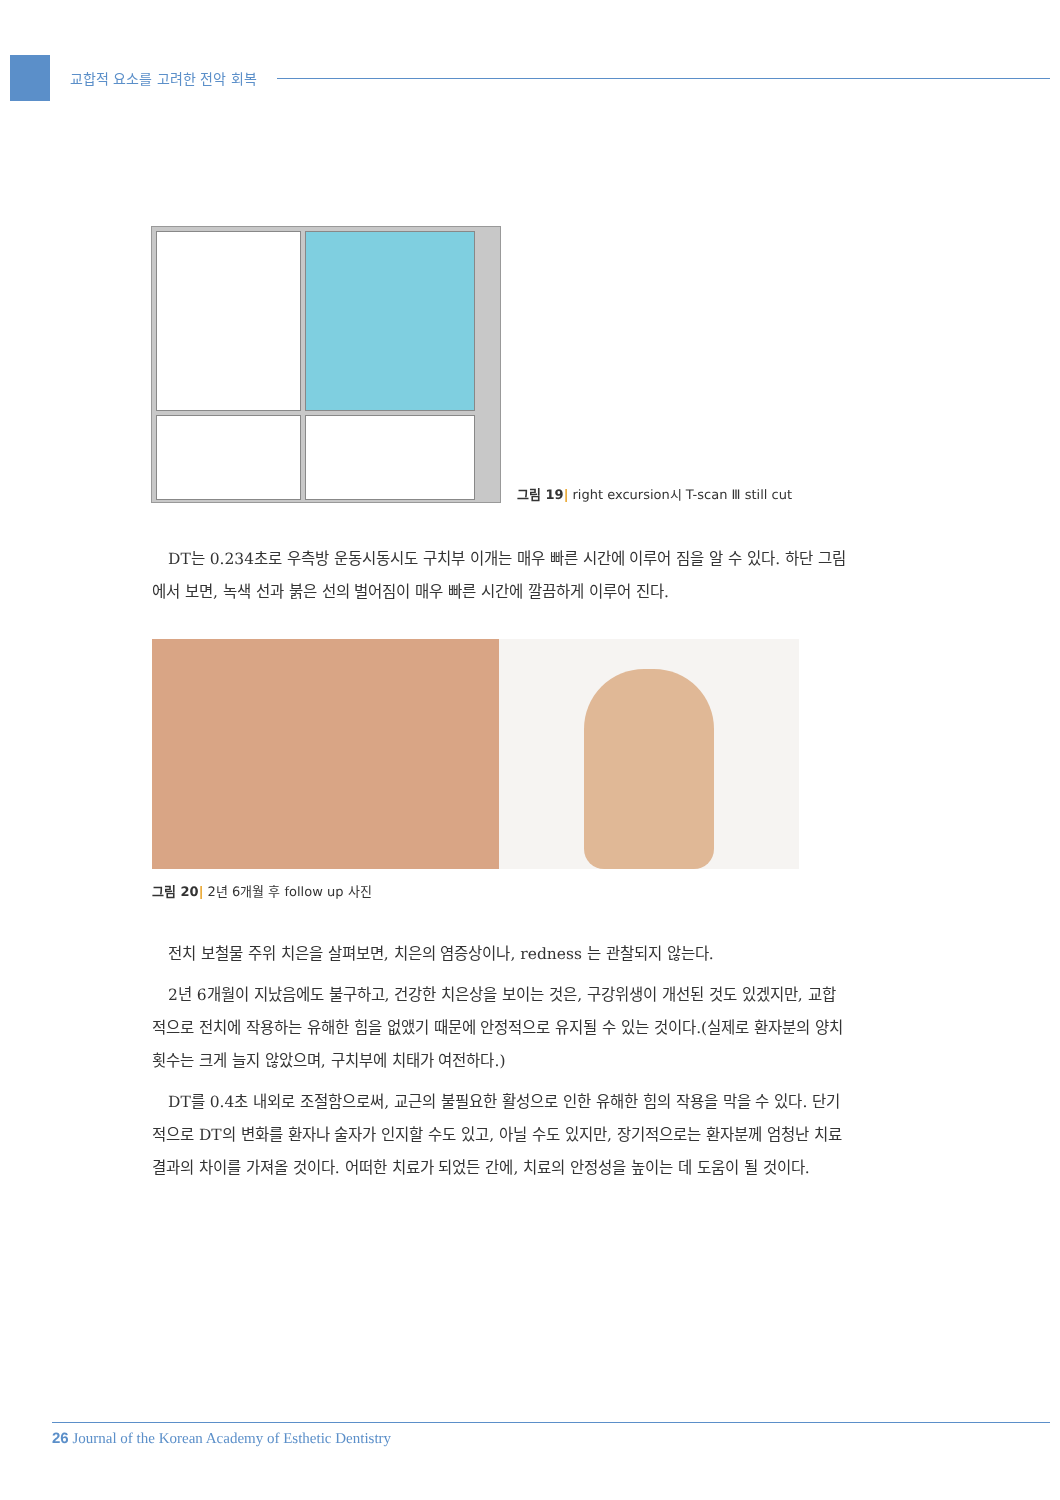교합적 요소를 고려한 전악 회복
그림 19| right excursion시 T-scan Ⅲ still cut
DT는 0.234초로 우측방 운동시동시도 구치부 이개는 매우 빠른 시간에 이루어 짐을 알 수 있다. 하단 그림에서 보면, 녹색 선과 붉은 선의 벌어짐이 매우 빠른 시간에 깔끔하게 이루어 진다.
그림 20| 2년 6개월 후 follow up 사진
전치 보철물 주위 치은을 살펴보면, 치은의 염증상이나, redness 는 관찰되지 않는다.
2년 6개월이 지났음에도 불구하고, 건강한 치은상을 보이는 것은, 구강위생이 개선된 것도 있겠지만, 교합 적으로 전치에 작용하는 유해한 힘을 없앴기 때문에 안정적으로 유지될 수 있는 것이다.(실제로 환자분의 양치 횟수는 크게 늘지 않았으며, 구치부에 치태가 여전하다.)
DT를 0.4초 내외로 조절함으로써, 교근의 불필요한 활성으로 인한 유해한 힘의 작용을 막을 수 있다. 단기적으로 DT의 변화를 환자나 술자가 인지할 수도 있고, 아닐 수도 있지만, 장기적으로는 환자분께 엄청난 치료 결과의 차이를 가져올 것이다. 어떠한 치료가 되었든 간에, 치료의 안정성을 높이는 데 도움이 될 것이다.
26 Journal of the Korean Academy of Esthetic Dentistry